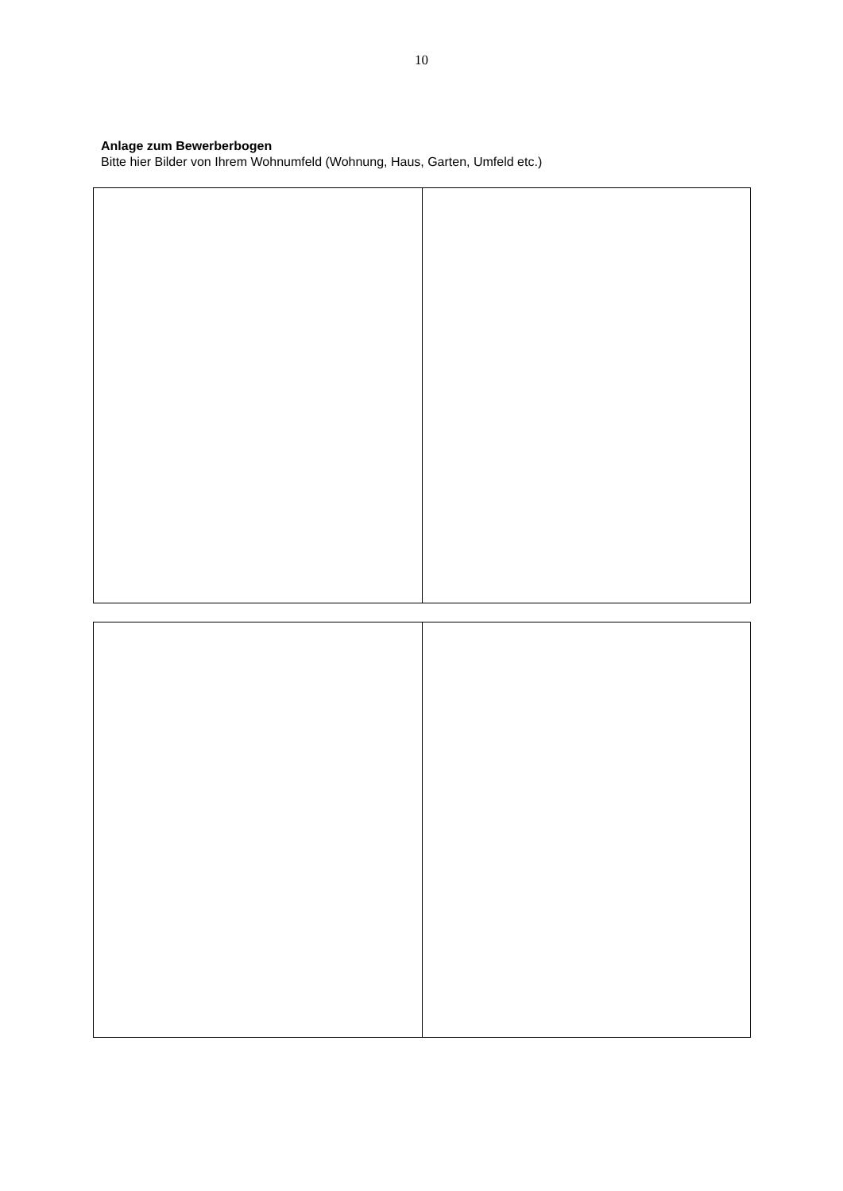10
Anlage zum Bewerberbogen
Bitte hier Bilder von Ihrem Wohnumfeld (Wohnung, Haus, Garten, Umfeld etc.)